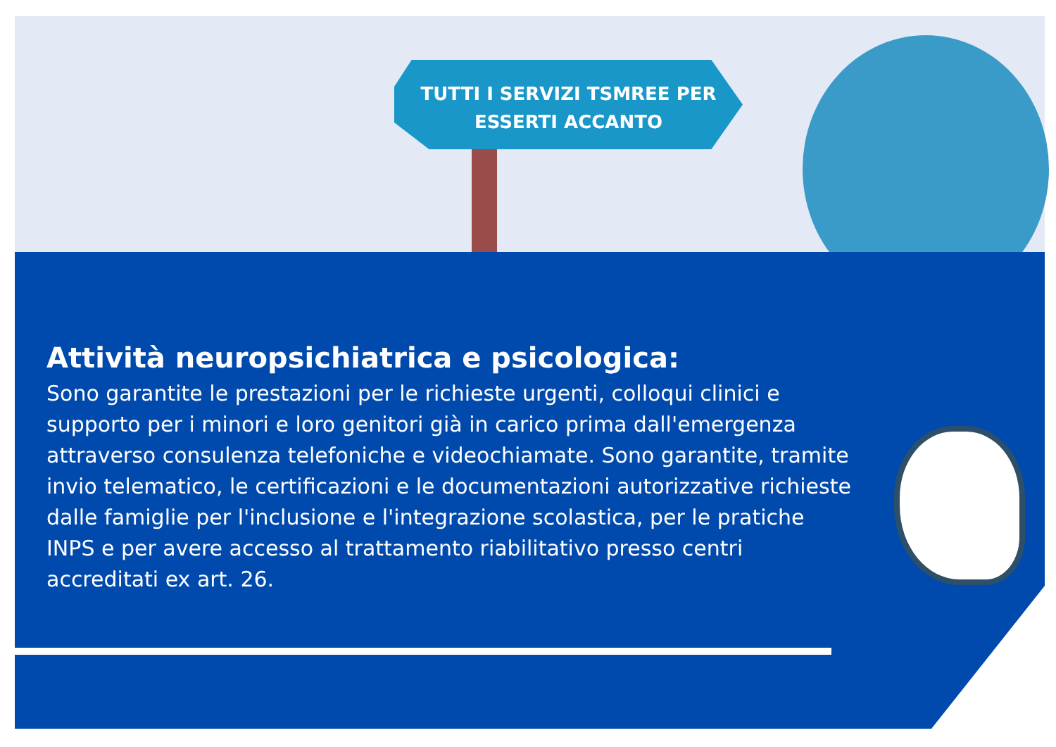TUTTI I SERVIZI TSMREE PER
ESSERTI ACCANTO
Attività neuropsichiatrica e psicologica:
Sono garantite le prestazioni per le richieste urgenti, colloqui clinici e supporto per i minori e loro genitori già in carico prima dall'emergenza attraverso consulenza telefoniche e videochiamate. Sono garantite, tramite invio telematico, le certificazioni e le documentazioni autorizzative richieste dalle famiglie per l'inclusione e l'integrazione scolastica, per le pratiche INPS e per avere accesso al trattamento riabilitativo presso centri accreditati ex art. 26.